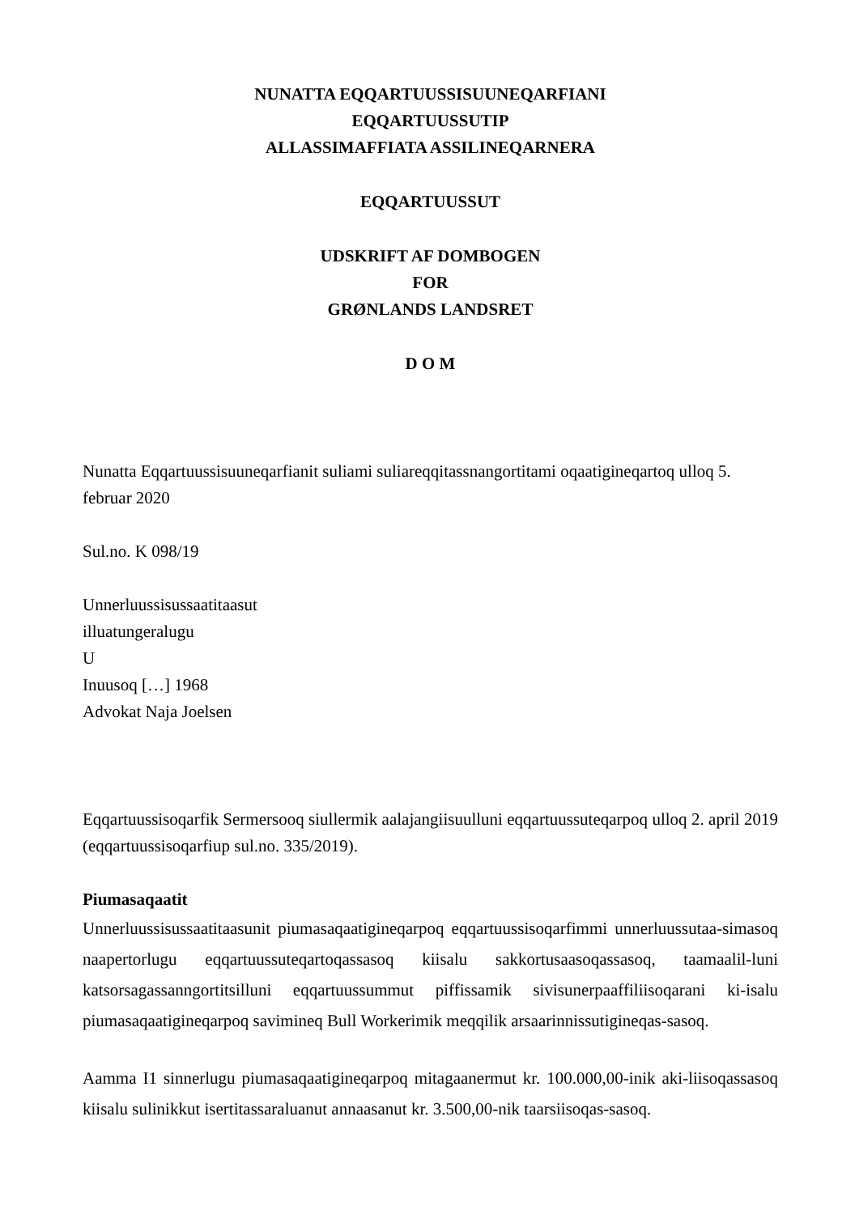NUNATTA EQQARTUUSSISUUNEQARFIANI
EQQARTUUSSUTIP
ALLASSIMAFFIATA ASSILINEQARNERA
EQQARTUUSSUT
UDSKRIFT AF DOMBOGEN
FOR
GRØNLANDS LANDSRET
D O M
Nunatta Eqqartuussisuuneqarfianit suliami suliareqqitassnangortitami oqaatigineqartoq ulloq 5. februar 2020
Sul.no. K 098/19
Unnerluussisussaatitaasut
illuatungeralugu
U
Inuusoq […] 1968
Advokat Naja Joelsen
Eqqartuussisoqarfik Sermersooq siullermik aalajangiisuulluni eqqartuussuteqarpoq ulloq 2. april 2019 (eqqartuussisoqarfiup sul.no. 335/2019).
Piumasaqaatit
Unnerluussisussaatitaasunit piumasaqaatigineqarpoq eqqartuussisoqarfimmi unnerluussutaa-simasoq naapertorlugu eqqartuussuteqartoqassasoq kiisalu sakkortusaasoqassasoq, taamaalil-luni katsorsagassanngortitsilluni eqqartuussummut piffissamik sivisunerpaaffiliisoqarani ki-isalu piumasaqaatigineqarpoq savimineq Bull Workerimik meqqilik arsaarinnissutigineqas-sasoq.
Aamma I1 sinnerlugu piumasaqaatigineqarpoq mitagaanermut kr. 100.000,00-inik aki-liisoqassasoq kiisalu sulinikkut isertitassaraluanut annaasanut kr. 3.500,00-nik taarsiisoqas-sasoq.